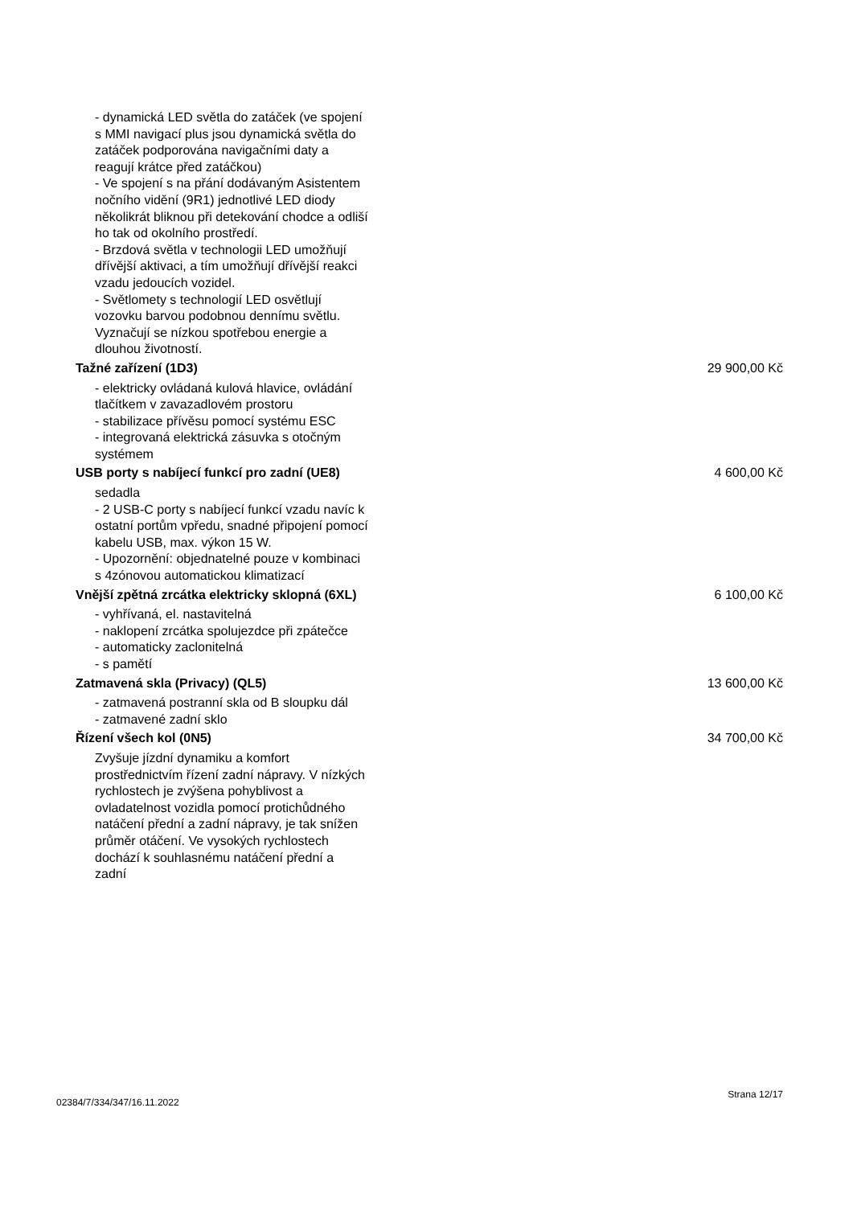- dynamická LED světla do zatáček (ve spojení s MMI navigací plus jsou dynamická světla do zatáček podporována navigačními daty a reagují krátce před zatáčkou)
- Ve spojení s na přání dodávaným Asistentem nočního vidění (9R1) jednotlivé LED diody několikrát bliknou při detekování chodce a odliší ho tak od okolního prostředí.
- Brzdová světla v technologii LED umožňují dřívější aktivaci, a tím umožňují dřívější reakci vzadu jedoucích vozidel.
- Světlomety s technologií LED osvětlují vozovku barvou podobnou dennímu světlu. Vyznačují se nízkou spotřebou energie a dlouhou životností.
Tažné zařízení (1D3) 29 900,00 Kč
- elektricky ovládaná kulová hlavice, ovládání tlačítkem v zavazadlovém prostoru
- stabilizace přívěsu pomocí systému ESC
- integrovaná elektrická zásuvka s otočným systémem
USB porty s nabíjecí funkcí pro zadní (UE8) 4 600,00 Kč
sedadla
- 2 USB-C porty s nabíjecí funkcí vzadu navíc k ostatní portům vpředu, snadné připojení pomocí kabelu USB, max. výkon 15 W.
- Upozornění: objednatelné pouze v kombinaci s 4zónovou automatickou klimatizací
Vnější zpětná zrcátka elektricky sklopná (6XL) 6 100,00 Kč
- vyhřívaná, el. nastavitelná
- naklopení zrcátka spolujezdce při zpátečce
- automaticky zaclonitelná
- s pamětí
Zatmavená skla (Privacy) (QL5) 13 600,00 Kč
- zatmavená postranní skla od B sloupku dál
- zatmavené zadní sklo
Řízení všech kol (0N5) 34 700,00 Kč
Zvyšuje jízdní dynamiku a komfort prostřednictvím řízení zadní nápravy. V nízkých rychlostech je zvýšena pohyblivost a ovladatelnost vozidla pomocí protichůdného natáčení přední a zadní nápravy, je tak snížen průměr otáčení. Ve vysokých rychlostech dochází k souhlasnému natáčení přední a zadní
02384/7/334/347/16.11.2022 Strana 12/17